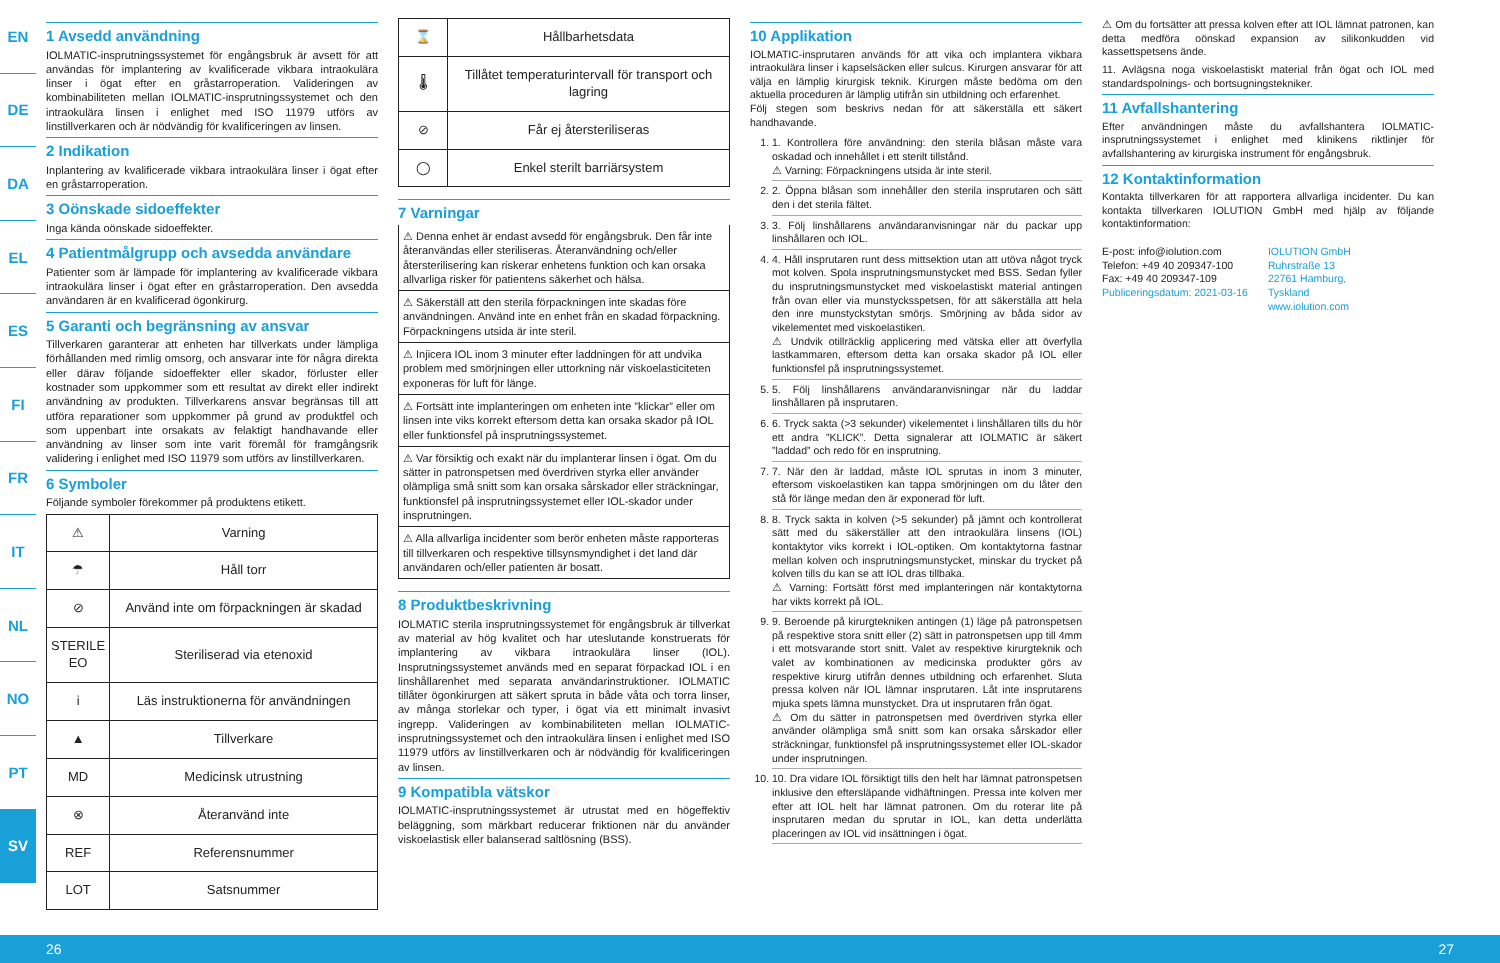EN
DE
DA
EL
ES
FI
FR
IT
NL
NO
PT
SV
1 Avsedd användning
IOLMATIC-insprutningssystemet för engångsbruk är avsett för att användas för implantering av kvalificerade vikbara intraokulära linser i ögat efter en gråstarroperation. Valideringen av kombinabiliteten mellan IOLMATIC-insprutningssystemet och den intraokulära linsen i enlighet med ISO 11979 utförs av linstillverkaren och är nödvändig för kvalificeringen av linsen.
2 Indikation
Inplantering av kvalificerade vikbara intraokulära linser i ögat efter en gråstarroperation.
3 Oönskade sidoeffekter
Inga kända oönskade sidoeffekter.
4 Patientmålgrupp och avsedda användare
Patienter som är lämpade för implantering av kvalificerade vikbara intraokulära linser i ögat efter en gråstarroperation. Den avsedda användaren är en kvalificerad ögonkirurg.
5 Garanti och begränsning av ansvar
Tillverkaren garanterar att enheten har tillverkats under lämpliga förhållanden med rimlig omsorg, och ansvarar inte för några direkta eller därav följande sidoeffekter eller skador, förluster eller kostnader som uppkommer som ett resultat av direkt eller indirekt användning av produkten. Tillverkarens ansvar begränsas till att utföra reparationer som uppkommer på grund av produktfel och som uppenbart inte orsakats av felaktigt handhavande eller användning av linser som inte varit föremål för framgångsrik validering i enlighet med ISO 11979 som utförs av linstillverkaren.
6 Symboler
Följande symboler förekommer på produktens etikett.
| ⚠ | Varning |
| ☂ | Håll torr |
| ⊘ | Använd inte om förpackningen är skadad |
| STERILE EO | Steriliserad via etenoxid |
| i | Läs instruktionerna för användningen |
| ▲ | Tillverkare |
| MD | Medicinsk utrustning |
| ⊗ | Återanvänd inte |
| REF | Referensnummer |
| LOT | Satsnummer |
| ⌛ | Hållbarhetsdata |
| 🌡 | Tillåtet temperaturintervall för transport och lagring |
| ⊘ | Får ej återsteriliseras |
| ◯ | Enkel sterilt barriärsystem |
7 Varningar
⚠ Denna enhet är endast avsedd för engångsbruk. Den får inte återanvändas eller steriliseras. Återanvändning och/eller återsterilisering kan riskerar enhetens funktion och kan orsaka allvarliga risker för patientens säkerhet och hälsa.
⚠ Säkerställ att den sterila förpackningen inte skadas före användningen. Använd inte en enhet från en skadad förpackning. Förpackningens utsida är inte steril.
⚠ Injicera IOL inom 3 minuter efter laddningen för att undvika problem med smörjningen eller uttorkning när viskoelasticiteten exponeras för luft för länge.
⚠ Fortsätt inte implanteringen om enheten inte ”klickar” eller om linsen inte viks korrekt eftersom detta kan orsaka skador på IOL eller funktionsfel på insprutningssystemet.
⚠ Var försiktig och exakt när du implanterar linsen i ögat. Om du sätter in patronspetsen med överdriven styrka eller använder olämpliga små snitt som kan orsaka sårskador eller sträckningar, funktionsfel på insprutningssystemet eller IOL-skador under insprutningen.
⚠ Alla allvarliga incidenter som berör enheten måste rapporteras till tillverkaren och respektive tillsynsmyndighet i det land där användaren och/eller patienten är bosatt.
8 Produktbeskrivning
IOLMATIC sterila insprutningssystemet för engångsbruk är tillverkat av material av hög kvalitet och har uteslutande konstruerats för implantering av vikbara intraokulära linser (IOL). Insprutningssystemet används med en separat förpackad IOL i en linshållarenhet med separata användarinstruktioner. IOLMATIC tillåter ögonkirurgen att säkert spruta in både våta och torra linser, av många storlekar och typer, i ögat via ett minimalt invasivt ingrepp. Valideringen av kombinabiliteten mellan IOLMATIC-insprutningssystemet och den intraokulära linsen i enlighet med ISO 11979 utförs av linstillverkaren och är nödvändig för kvalificeringen av linsen.
9 Kompatibla vätskor
IOLMATIC-insprutningssystemet är utrustat med en högeffektiv beläggning, som märkbart reducerar friktionen när du använder viskoelastisk eller balanserad saltlösning (BSS).
10 Applikation
IOLMATIC-insprutaren används för att vika och implantera vikbara intraokulära linser i kapselsäcken eller sulcus. Kirurgen ansvarar för att välja en lämplig kirurgisk teknik. Kirurgen måste bedöma om den aktuella proceduren är lämplig utifrån sin utbildning och erfarenhet.
Följ stegen som beskrivs nedan för att säkerställa ett säkert handhavande.
1. 1. Kontrollera före användning: den sterila blåsan måste vara oskadad och innehållet i ett sterilt tillstånd.
⚠ Varning: Förpackningens utsida är inte steril.
2. 2. Öppna blåsan som innehåller den sterila insprutaren och sätt den i det sterila fältet.
3. 3. Följ linshållarens användaranvisningar när du packar upp linshållaren och IOL.
4. 4. Håll insprutaren runt dess mittsektion utan att utöva något tryck mot kolven. Spola insprutningsmunstycket med BSS. Sedan fyller du insprutningsmunstycket med viskoelastiskt material antingen från ovan eller via munstycksspetsen, för att säkerställa att hela den inre munstyckstytan smörjs. Smörjning av båda sidor av vikelementet med viskoelastiken.
⚠ Undvik otillräcklig applicering med vätska eller att överfylla lastkammaren, eftersom detta kan orsaka skador på IOL eller funktionsfel på insprutningssystemet.
5. 5. Följ linshållarens användaranvisningar när du laddar linshållaren på insprutaren.
6. 6. Tryck sakta (>3 sekunder) vikelementet i linshållaren tills du hör ett andra ”KLICK”. Detta signalerar att IOLMATIC är säkert ”laddad” och redo för en insprutning.
7. 7. När den är laddad, måste IOL sprutas in inom 3 minuter, eftersom viskoelastiken kan tappa smörjningen om du låter den stå för länge medan den är exponerad för luft.
8. 8. Tryck sakta in kolven (>5 sekunder) på jämnt och kontrollerat sätt med du säkerställer att den intraokulära linsens (IOL) kontaktytor viks korrekt i IOL-optiken. Om kontaktytorna fastnar mellan kolven och insprutningsmunstycket, minskar du trycket på kolven tills du kan se att IOL dras tillbaka.
⚠ Varning: Fortsätt först med implanteringen när kontaktytorna har vikts korrekt på IOL.
9. 9. Beroende på kirurgtekniken antingen (1) läge på patronspetsen på respektive stora snitt eller (2) sätt in patronspetsen upp till 4mm i ett motsvarande stort snitt. Valet av respektive kirurgteknik och valet av kombinationen av medicinska produkter görs av respektive kirurg utifrån dennes utbildning och erfarenhet. Sluta pressa kolven när IOL lämnar insprutaren. Låt inte insprutarens mjuka spets lämna munstycket. Dra ut insprutaren från ögat.
⚠ Om du sätter in patronspetsen med överdriven styrka eller använder olämpliga små snitt som kan orsaka sårskador eller sträckningar, funktionsfel på insprutningssystemet eller IOL-skador under insprutningen.
10. 10. Dra vidare IOL försiktigt tills den helt har lämnat patronspetsen inklusive den eftersläpande vidhäftningen. Pressa inte kolven mer efter att IOL helt har lämnat patronen. Om du roterar lite på insprutaren medan du sprutar in IOL, kan detta underlätta placeringen av IOL vid insättningen i ögat.
⚠ Om du fortsätter att pressa kolven efter att IOL lämnat patronen, kan detta medföra oönskad expansion av silikonkudden vid kassettspetsens ände.
11. Avlägsna noga viskoelastiskt material från ögat och IOL med standardspolnings- och bortsugningstekniker.
11 Avfallshantering
Efter användningen måste du avfallshantera IOLMATIC-insprutningssystemet i enlighet med klinikens riktlinjer för avfallshantering av kirurgiska instrument för engångsbruk.
12 Kontaktinformation
Kontakta tillverkaren för att rapportera allvarliga incidenter. Du kan kontakta tillverkaren IOLUTION GmbH med hjälp av följande kontaktinformation:
E-post: info@iolution.com
Telefon: +49 40 209347-100
Fax: +49 40 209347-109
Publiceringsdatum: 2021-03-16
IOLUTION GmbH
Ruhrstraße 13
22761 Hamburg,
Tyskland
www.iolution.com
26 27